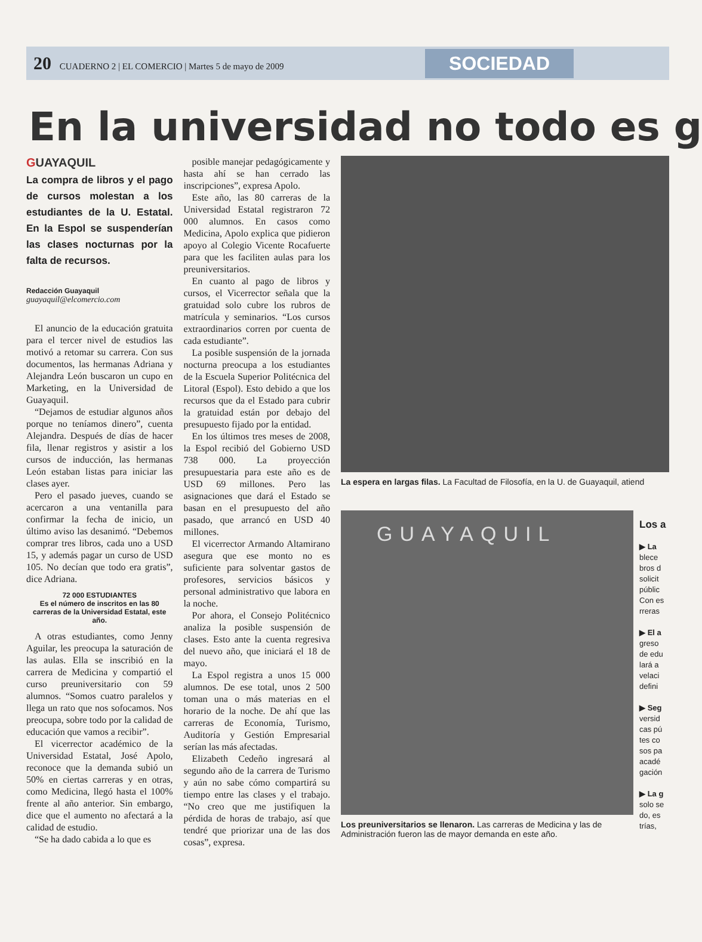20 CUADERNO 2 | EL COMERCIO | Martes 5 de mayo de 2009
SOCIEDAD
En la universidad no todo es g
GUAYAQUIL
La compra de libros y el pago de cursos molestan a los estudiantes de la U. Estatal. En la Espol se suspenderían las clases nocturnas por la falta de recursos.
Redacción Guayaquil
guayaquil@elcomercio.com
El anuncio de la educación gratuita para el tercer nivel de estudios las motivó a retomar su carrera. Con sus documentos, las hermanas Adriana y Alejandra León buscaron un cupo en Marketing, en la Universidad de Guayaquil.
“Dejamos de estudiar algunos años porque no teníamos dinero”, cuenta Alejandra. Después de días de hacer fila, llenar registros y asistir a los cursos de inducción, las hermanas León estaban listas para iniciar las clases ayer.
Pero el pasado jueves, cuando se acercaron a una ventanilla para confirmar la fecha de inicio, un último aviso las desanimó. “Debemos comprar tres libros, cada uno a USD 15, y además pagar un curso de USD 105. No decían que todo era gratis”, dice Adriana.
72 000 ESTUDIANTES
Es el número de inscritos en las 80 carreras de la Universidad Estatal, este año.
A otras estudiantes, como Jenny Aguilar, les preocupa la saturación de las aulas. Ella se inscribió en la carrera de Medicina y compartió el curso preuniversitario con 59 alumnos. “Somos cuatro paralelos y llega un rato que nos sofocamos. Nos preocupa, sobre todo por la calidad de educación que vamos a recibir”.
El vicerrector académico de la Universidad Estatal, José Apolo, reconoce que la demanda subió un 50% en ciertas carreras y en otras, como Medicina, llegó hasta el 100% frente al año anterior. Sin embargo, dice que el aumento no afectará a la calidad de estudio.
“Se ha dado cabida a lo que es
posible manejar pedagógicamente y hasta ahí se han cerrado las inscripciones”, expresa Apolo.
Este año, las 80 carreras de la Universidad Estatal registraron 72 000 alumnos. En casos como Medicina, Apolo explica que pidieron apoyo al Colegio Vicente Rocafuerte para que les faciliten aulas para los preuniversitarios.
En cuanto al pago de libros y cursos, el Vicerrector señala que la gratuidad solo cubre los rubros de matrícula y seminarios. “Los cursos extraordinarios corren por cuenta de cada estudiante”.
La posible suspensión de la jornada nocturna preocupa a los estudiantes de la Escuela Superior Politécnica del Litoral (Espol). Esto debido a que los recursos que da el Estado para cubrir la gratuidad están por debajo del presupuesto fijado por la entidad.
En los últimos tres meses de 2008, la Espol recibió del Gobierno USD 738 000. La proyección presupuestaria para este año es de USD 69 millones. Pero las asignaciones que dará el Estado se basan en el presupuesto del año pasado, que arrancó en USD 40 millones.
El vicerrector Armando Altamirano asegura que ese monto no es suficiente para solventar gastos de profesores, servicios básicos y personal administrativo que labora en la noche.
Por ahora, el Consejo Politécnico analiza la posible suspensión de clases. Esto ante la cuenta regresiva del nuevo año, que iniciará el 18 de mayo.
La Espol registra a unos 15 000 alumnos. De ese total, unos 2 500 toman una o más materias en el horario de la noche. De ahí que las carreras de Economía, Turismo, Auditoría y Gestión Empresarial serían las más afectadas.
Elizabeth Cedeño ingresará al segundo año de la carrera de Turismo y aún no sabe cómo compartirá su tiempo entre las clases y el trabajo. “No creo que me justifiquen la pérdida de horas de trabajo, así que tendré que priorizar una de las dos cosas”, expresa.
La espera en largas filas. La Facultad de Filosofía, en la U. de Guayaquil, atiend
GUAYAQUIL
Los preuniversitarios se llenaron. Las carreras de Medicina y las de Administración fueron las de mayor demanda en este año.
Los a
▶ La
blece
bros d
solicit
públic
Con es
rreras
▶ El a
greso
de edu
lará a
velaci
defini
▶ Seg
versid
cas pú
tes co
sos pa
acadé
gación
▶ La g
solo se
do, es
trías,